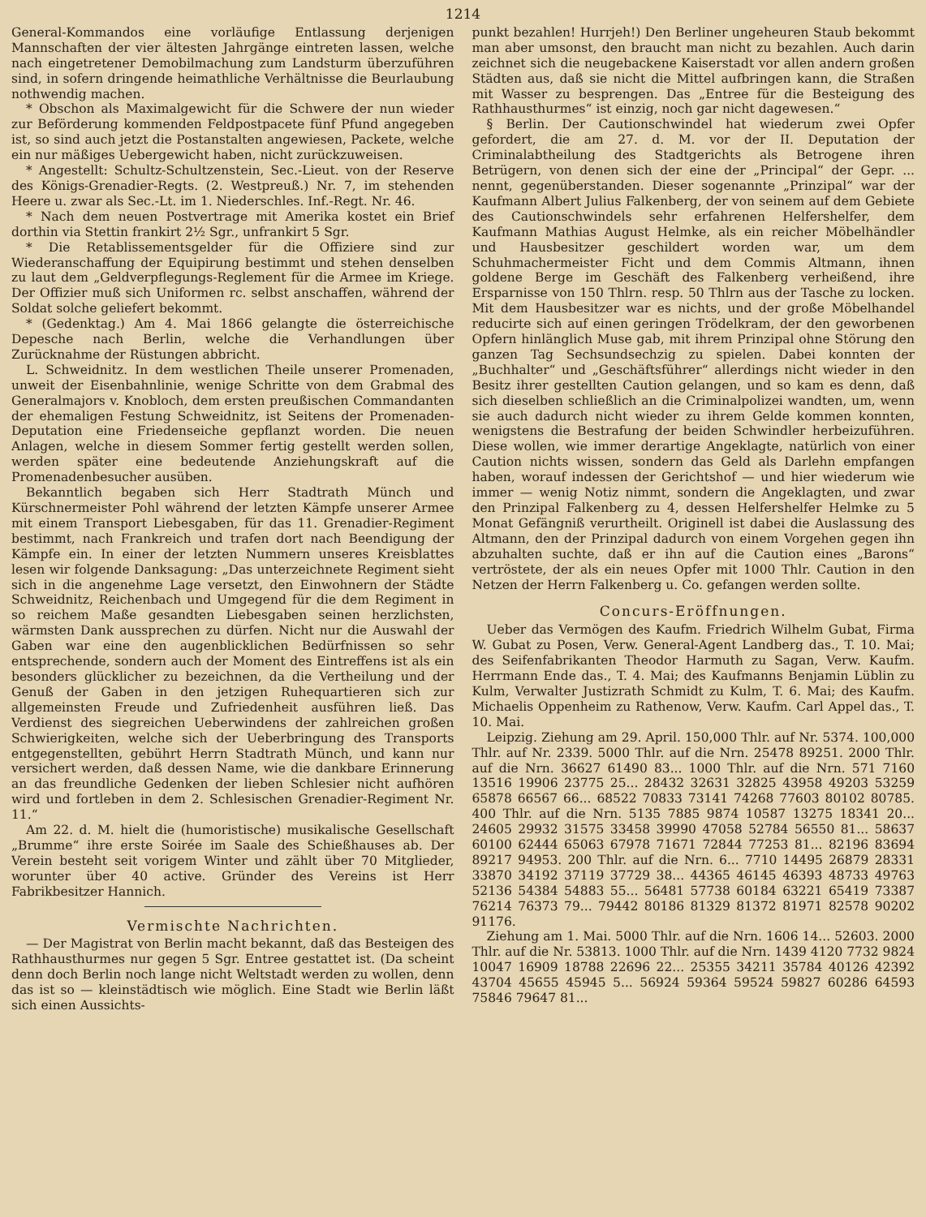1214
General-Kommandos eine vorläufige Entlassung derjenigen Mannschaften der vier ältesten Jahrgänge eintreten lassen, welche nach eingetretener Demobilmachung zum Landsturm überzuführen sind, in sofern dringende heimathliche Verhältnisse die Beurlaubung nothwendig machen.
* Obschon als Maximalgewicht für die Schwere der nun wieder zur Beförderung kommenden Feldpostpacete fünf Pfund angegeben ist, so sind auch jetzt die Postanstalten angewiesen, Packete, welche ein nur mäßiges Uebergewicht haben, nicht zurückzuweisen.
* Angestellt: Schultz-Schultzenstein, Sec.-Lieut. von der Reserve des Königs-Grenadier-Regts. (2. Westpreuß.) Nr. 7, im stehenden Heere u. zwar als Sec.-Lt. im 1. Niederschles. Inf.-Regt. Nr. 46.
* Nach dem neuen Postvertrage mit Amerika kostet ein Brief dorthin via Stettin frankirt 2½ Sgr., unfrankirt 5 Sgr.
* Die Retablissementsgelder für die Offiziere sind zur Wiederanschaffung der Equipirung bestimmt und stehen denselben zu laut dem „Geldverpflegungs-Reglement für die Armee im Kriege. Der Offizier muß sich Uniformen rc. selbst anschaffen, während der Soldat solche geliefert bekommt.
* (Gedenktag.) Am 4. Mai 1866 gelangte die österreichische Depesche nach Berlin, welche die Verhandlungen über Zurücknahme der Rüstungen abbricht.
L. Schweidnitz. In dem westlichen Theile unserer Promenaden, unweit der Eisenbahnlinie, wenige Schritte von dem Grabmal des Generalmajors v. Knobloch, dem ersten preußischen Commandanten der ehemaligen Festung Schweidnitz, ist Seitens der Promenaden-Deputation eine Friedenseiche gepflanzt worden. Die neuen Anlagen, welche in diesem Sommer fertig gestellt werden sollen, werden später eine bedeutende Anziehungskraft auf die Promenadenbesucher ausüben.
Bekanntlich begaben sich Herr Stadtrath Münch und Kürschnermeister Pohl während der letzten Kämpfe unserer Armee mit einem Transport Liebesgaben, für das 11. Grenadier-Regiment bestimmt, nach Frankreich und trafen dort nach Beendigung der Kämpfe ein. In einer der letzten Nummern unseres Kreisblattes lesen wir folgende Danksagung: „Das unterzeichnete Regiment sieht sich in die angenehme Lage versetzt, den Einwohnern der Städte Schweidnitz, Reichenbach und Umgegend für die dem Regiment in so reichem Maße gesandten Liebesgaben seinen herzlichsten, wärmsten Dank aussprechen zu dürfen. Nicht nur die Auswahl der Gaben war eine den augenblicklichen Bedürfnissen so sehr entsprechende, sondern auch der Moment des Eintreffens ist als ein besonders glücklicher zu bezeichnen, da die Vertheilung und der Genuß der Gaben in den jetzigen Ruhequartieren sich zur allgemeinsten Freude und Zufriedenheit ausführen ließ. Das Verdienst des siegreichen Ueberwindens der zahlreichen großen Schwierigkeiten, welche sich der Ueberbringung des Transports entgegenstellten, gebührt Herrn Stadtrath Münch, und kann nur versichert werden, daß dessen Name, wie die dankbare Erinnerung an das freundliche Gedenken der lieben Schlesier nicht aufhören wird und fortleben in dem 2. Schlesischen Grenadier-Regiment Nr. 11.“
Am 22. d. M. hielt die (humoristische) musikalische Gesellschaft „Brumme“ ihre erste Soirée im Saale des Schießhauses ab. Der Verein besteht seit vorigem Winter und zählt über 70 Mitglieder, worunter über 40 active. Gründer des Vereins ist Herr Fabrikbesitzer Hannich.
Vermischte Nachrichten.
— Der Magistrat von Berlin macht bekannt, daß das Besteigen des Rathhausthurmes nur gegen 5 Sgr. Entree gestattet ist. (Da scheint denn doch Berlin noch lange nicht Weltstadt werden zu wollen, denn das ist so — kleinstädtisch wie möglich. Eine Stadt wie Berlin läßt sich einen Aussichts-
punkt bezahlen! Hurrjeh!) Den Berliner ungeheuren Staub bekommt man aber umsonst, den braucht man nicht zu bezahlen. Auch darin zeichnet sich die neugebackene Kaiserstadt vor allen andern großen Städten aus, daß sie nicht die Mittel aufbringen kann, die Straßen mit Wasser zu besprengen. Das „Entree für die Besteigung des Rathhausthurmes“ ist einzig, noch gar nicht dagewesen.“
§ Berlin. Der Cautionschwindel hat wiederum zwei Opfer gefordert, die am 27. d. M. vor der II. Deputation der Criminalabtheilung des Stadtgerichts als Betrogene ihren Betrügern, von denen sich der eine der „Principal“ der Gepr. ... nennt, gegenüberstanden. Dieser sogenannte „Prinzipal“ war der Kaufmann Albert Julius Falkenberg, der von seinem auf dem Gebiete des Cautionschwindels sehr erfahrenen Helfershelfer, dem Kaufmann Mathias August Helmke, als ein reicher Möbelhändler und Hausbesitzer geschildert worden war, um dem Schuhmachermeister Ficht und dem Commis Altmann, ihnen goldene Berge im Geschäft des Falkenberg verheißend, ihre Ersparnisse von 150 Thlrn. resp. 50 Thlrn aus der Tasche zu locken. Mit dem Hausbesitzer war es nichts, und der große Möbelhandel reducirte sich auf einen geringen Trödelkram, der den geworbenen Opfern hinlänglich Muse gab, mit ihrem Prinzipal ohne Störung den ganzen Tag Sechsundsechzig zu spielen. Dabei konnten der „Buchhalter“ und „Geschäftsführer“ allerdings nicht wieder in den Besitz ihrer gestellten Caution gelangen, und so kam es denn, daß sich dieselben schließlich an die Criminalpolizei wandten, um, wenn sie auch dadurch nicht wieder zu ihrem Gelde kommen konnten, wenigstens die Bestrafung der beiden Schwindler herbeizuführen. Diese wollen, wie immer derartige Angeklagte, natürlich von einer Caution nichts wissen, sondern das Geld als Darlehn empfangen haben, worauf indessen der Gerichtshof — und hier wiederum wie immer — wenig Notiz nimmt, sondern die Angeklagten, und zwar den Prinzipal Falkenberg zu 4, dessen Helfershelfer Helmke zu 5 Monat Gefängniß verurtheilt. Originell ist dabei die Auslassung des Altmann, den der Prinzipal dadurch von einem Vorgehen gegen ihn abzuhalten suchte, daß er ihn auf die Caution eines „Barons“ vertröstete, der als ein neues Opfer mit 1000 Thlr. Caution in den Netzen der Herrn Falkenberg u. Co. gefangen werden sollte.
Concurs-Eröffnungen.
Ueber das Vermögen des Kaufm. Friedrich Wilhelm Gubat, Firma W. Gubat zu Posen, Verw. General-Agent Landberg das., T. 10. Mai; des Seifenfabrikanten Theodor Harmuth zu Sagan, Verw. Kaufm. Herrmann Ende das., T. 4. Mai; des Kaufmanns Benjamin Lüblin zu Kulm, Verwalter Justizrath Schmidt zu Kulm, T. 6. Mai; des Kaufm. Michaelis Oppenheim zu Rathenow, Verw. Kaufm. Carl Appel das., T. 10. Mai.
Leipzig. Ziehung am 29. April. 150,000 Thlr. auf Nr. 5374. 100,000 Thlr. auf Nr. 2339. 5000 Thlr. auf die Nrn. 25478 89251. 2000 Thlr. auf die Nrn. 36627 61490 83... 1000 Thlr. auf die Nrn. 571 7160 13516 19906 23775 25... 28432 32631 32825 43958 49203 53259 65878 66567 66... 68522 70833 73141 74268 77603 80102 80785. 400 Thlr. auf die Nrn. 5135 7885 9874 10587 13275 18341 20... 24605 29932 31575 33458 39990 47058 52784 56550 81... 58637 60100 62444 65063 67978 71671 72844 77253 81... 82196 83694 89217 94953. 200 Thlr. auf die Nrn. 6... 7710 14495 26879 28331 33870 34192 37119 37729 38... 44365 46145 46393 48733 49763 52136 54384 54883 55... 56481 57738 60184 63221 65419 73387 76214 76373 79... 79442 80186 81329 81372 81971 82578 90202 91176.
Ziehung am 1. Mai. 5000 Thlr. auf die Nrn. 1606 14... 52603. 2000 Thlr. auf die Nr. 53813. 1000 Thlr. auf die Nrn. 1439 4120 7732 9824 10047 16909 18788 22696 22... 25355 34211 35784 40126 42392 43704 45655 45945 5... 56924 59364 59524 59827 60286 64593 75846 79647 81...